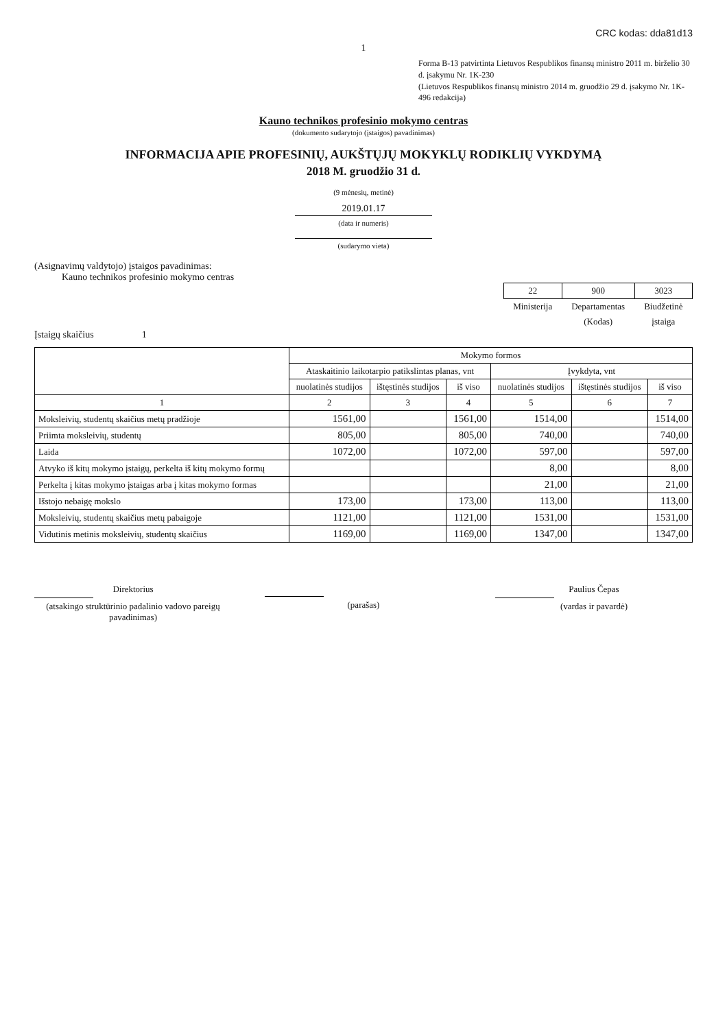CRC kodas: dda81d13
1
Forma B-13 patvirtinta Lietuvos Respublikos finansų ministro 2011 m. birželio 30 d. įsakymu Nr. 1K-230
(Lietuvos Respublikos finansų ministro 2014 m. gruodžio 29 d. įsakymo Nr. 1K-496 redakcija)
Kauno technikos profesinio mokymo centras
(dokumento sudarytojo (įstaigos) pavadinimas)
INFORMACIJA APIE PROFESINIŲ, AUKŠTŲJŲ MOKYKLŲ RODIKLIŲ VYKDYMĄ
2018 M. gruodžio 31 d.
(9 mėnesių, metinė)
2019.01.17
(data ir numeris)
(sudarymo vieta)
(Asignavimų valdytojo) įstaigos pavadinimas:
Kauno technikos profesinio mokymo centras
| 22 | 900 | 3023 |
| Ministerija | Departamentas | Biudžetinė |
| | (Kodas) | įstaiga |
Įstaigų skaičius 1
| | Mokymo formos | | | | | |
| --- | --- | --- | --- | --- | --- | --- |
| | Ataskaitinio laikotarpio patikslintas planas, vnt | | | Įvykdyta, vnt | | |
| | nuolatinės studijos | ištęstinės studijos | iš viso | nuolatinės studijos | ištęstinės studijos | iš viso |
| 1 | 2 | 3 | 4 | 5 | 6 | 7 |
| Moksleivių, studentų skaičius metų pradžioje | 1561,00 | | 1561,00 | 1514,00 | | 1514,00 |
| Priimta moksleivių, studentų | 805,00 | | 805,00 | 740,00 | | 740,00 |
| Laida | 1072,00 | | 1072,00 | 597,00 | | 597,00 |
| Atvyko iš kitų mokymo įstaigų, perkelta iš kitų mokymo formų | | | | 8,00 | | 8,00 |
| Perkelta į kitas mokymo įstaigas arba į kitas mokymo formas | | | | 21,00 | | 21,00 |
| Išstojo nebaigę mokslo | 173,00 | | 173,00 | 113,00 | | 113,00 |
| Moksleivių, studentų skaičius metų pabaigoje | 1121,00 | | 1121,00 | 1531,00 | | 1531,00 |
| Vidutinis metinis moksleivių, studentų skaičius | 1169,00 | | 1169,00 | 1347,00 | | 1347,00 |
Direktorius
(atsakingo struktūrinio padalinio vadovo pareigų pavadinimas)
(parašas) Paulius Čepas
(vardas ir pavardė)